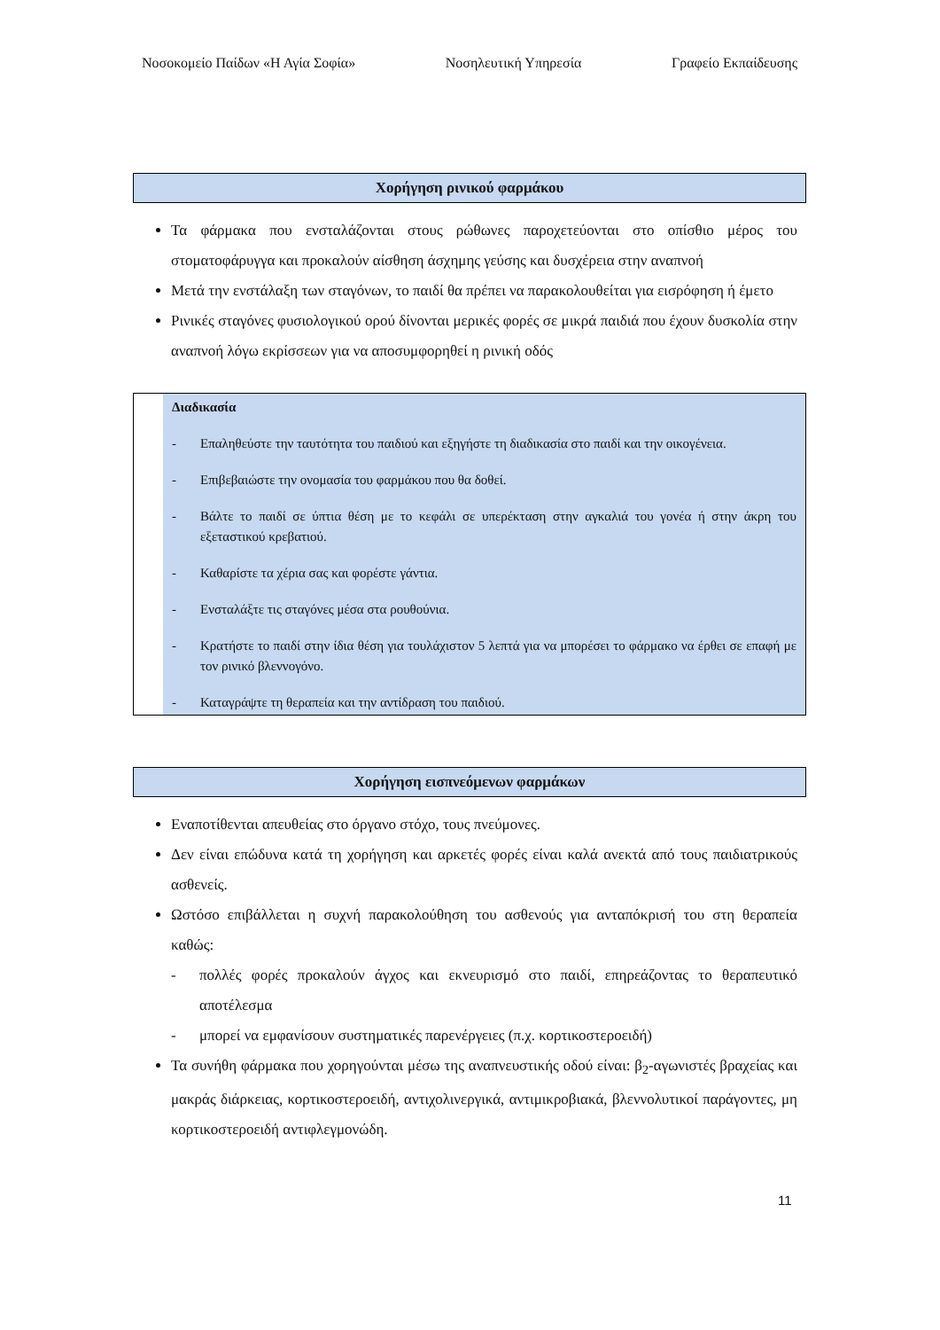Νοσοκομείο Παίδων «Η Αγία Σοφία» Νοσηλευτική Υπηρεσία Γραφείο Εκπαίδευσης
Χορήγηση ρινικού φαρμάκου
Τα φάρμακα που ενσταλάζονται στους ρώθωνες παροχετεύονται στο οπίσθιο μέρος του στοματοφάρυγγα και προκαλούν αίσθηση άσχημης γεύσης και δυσχέρεια στην αναπνοή
Μετά την ενστάλαξη των σταγόνων, το παιδί θα πρέπει να παρακολουθείται για εισρόφηση ή έμετο
Ρινικές σταγόνες φυσιολογικού ορού δίνονται μερικές φορές σε μικρά παιδιά που έχουν δυσκολία στην αναπνοή λόγω εκρίσσεων για να αποσυμφορηθεί η ρινική οδός
Διαδικασία
- Επαληθεύστε την ταυτότητα του παιδιού και εξηγήστε τη διαδικασία στο παιδί και την οικογένεια.
- Επιβεβαιώστε την ονομασία του φαρμάκου που θα δοθεί.
- Βάλτε το παιδί σε ύπτια θέση με το κεφάλι σε υπερέκταση στην αγκαλιά του γονέα ή στην άκρη του εξεταστικού κρεβατιού.
- Καθαρίστε τα χέρια σας και φορέστε γάντια.
- Ενσταλάξτε τις σταγόνες μέσα στα ρουθούνια.
- Κρατήστε το παιδί στην ίδια θέση για τουλάχιστον 5 λεπτά για να μπορέσει το φάρμακο να έρθει σε επαφή με τον ρινικό βλεννογόνο.
- Καταγράψτε τη θεραπεία και την αντίδραση του παιδιού.
Χορήγηση εισπνεόμενων φαρμάκων
Εναποτίθενται απευθείας στο όργανο στόχο, τους πνεύμονες.
Δεν είναι επώδυνα κατά τη χορήγηση και αρκετές φορές είναι καλά ανεκτά από τους παιδιατρικούς ασθενείς.
Ωστόσο επιβάλλεται η συχνή παρακολούθηση του ασθενούς για ανταπόκρισή του στη θεραπεία καθώς:
- πολλές φορές προκαλούν άγχος και εκνευρισμό στο παιδί, επηρεάζοντας το θεραπευτικό αποτέλεσμα
- μπορεί να εμφανίσουν συστηματικές παρενέργειες (π.χ. κορτικοστεροειδή)
Τα συνήθη φάρμακα που χορηγούνται μέσω της αναπνευστικής οδού είναι: β<sub>2</sub>-αγωνιστές βραχείας και μακράς διάρκειας, κορτικοστεροειδή, αντιχολινεργικά, αντιμικροβιακά, βλεννολυτικοί παράγοντες, μη κορτικοστεροειδή αντιφλεγμονώδη.
11